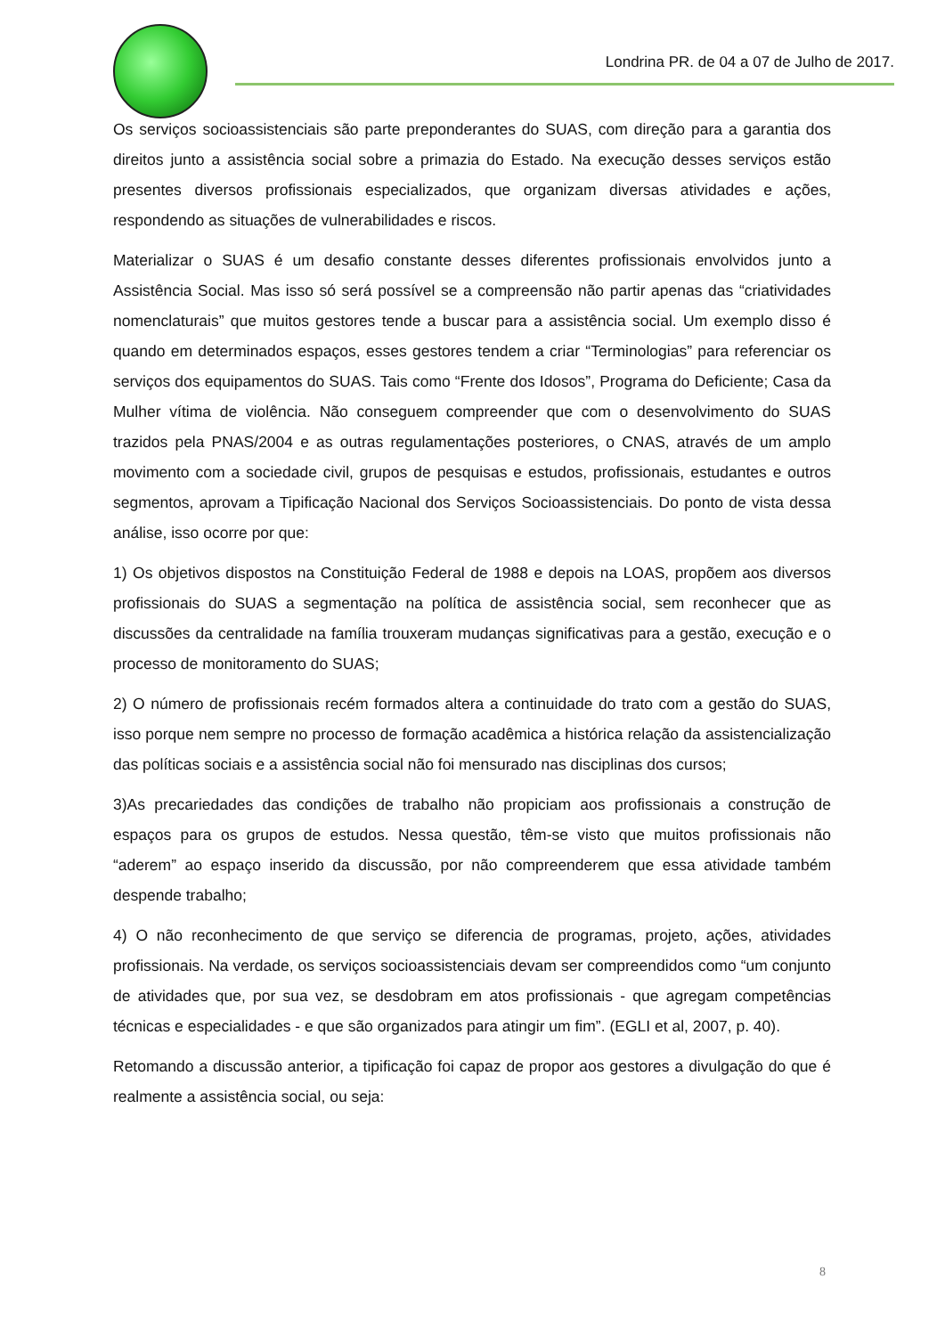Londrina PR. de 04 a 07 de Julho de 2017.
Os serviços socioassistenciais são parte preponderantes do SUAS, com direção para a garantia dos direitos junto a assistência social sobre a primazia do Estado. Na execução desses serviços estão presentes diversos profissionais especializados, que organizam diversas atividades e ações, respondendo as situações de vulnerabilidades e riscos.
Materializar o SUAS é um desafio constante desses diferentes profissionais envolvidos junto a Assistência Social. Mas isso só será possível se a compreensão não partir apenas das “criatividades nomenclaturais” que muitos gestores tende a buscar para a assistência social. Um exemplo disso é quando em determinados espaços, esses gestores tendem a criar “Terminologias” para referenciar os serviços dos equipamentos do SUAS. Tais como “Frente dos Idosos”, Programa do Deficiente; Casa da Mulher vítima de violência. Não conseguem compreender que com o desenvolvimento do SUAS trazidos pela PNAS/2004 e as outras regulamentações posteriores, o CNAS, através de um amplo movimento com a sociedade civil, grupos de pesquisas e estudos, profissionais, estudantes e outros segmentos, aprovam a Tipificação Nacional dos Serviços Socioassistenciais. Do ponto de vista dessa análise, isso ocorre por que:
1) Os objetivos dispostos na Constituição Federal de 1988 e depois na LOAS, propõem aos diversos profissionais do SUAS a segmentação na política de assistência social, sem reconhecer que as discussões da centralidade na família trouxeram mudanças significativas para a gestão, execução e o processo de monitoramento do SUAS;
2) O número de profissionais recém formados altera a continuidade do trato com a gestão do SUAS, isso porque nem sempre no processo de formação acadêmica a histórica relação da assistencialização das políticas sociais e a assistência social não foi mensurado nas disciplinas dos cursos;
3)As precariedades das condições de trabalho não propiciam aos profissionais a construção de espaços para os grupos de estudos. Nessa questão, têm-se visto que muitos profissionais não “aderem” ao espaço inserido da discussão, por não compreenderem que essa atividade também despende trabalho;
4) O não reconhecimento de que serviço se diferencia de programas, projeto, ações, atividades profissionais. Na verdade, os serviços socioassistenciais devam ser compreendidos como “um conjunto de atividades que, por sua vez, se desdobram em atos profissionais - que agregam competências técnicas e especialidades - e que são organizados para atingir um fim”. (EGLI et al, 2007, p. 40).
Retomando a discussão anterior, a tipificação foi capaz de propor aos gestores a divulgação do que é realmente a assistência social, ou seja:
8